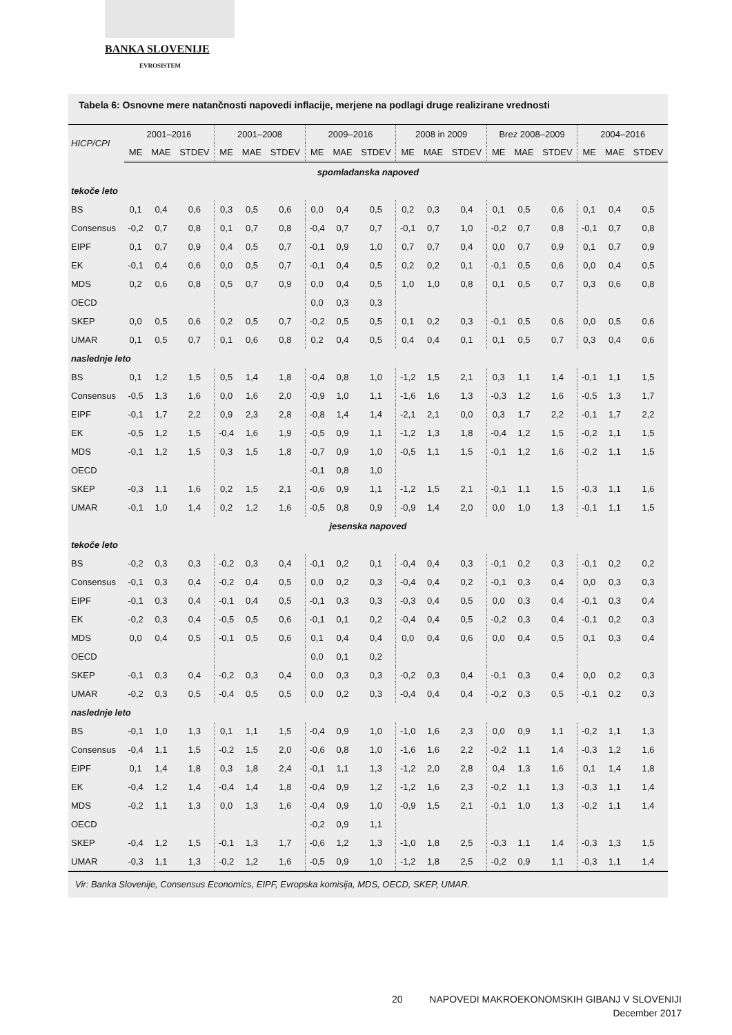BANKA SLOVENIJE
EVROSISTEM
Tabela 6: Osnovne mere natančnosti napovedi inflacije, merjene na podlagi druge realizirane vrednosti
| HICP/CPI | 2001–2016 | | | 2001–2008 | | | 2009–2016 | | | 2008 in 2009 | | | Brez 2008–2009 | | | 2004–2016 | | |
| --- | --- | --- | --- | --- | --- | --- | --- | --- | --- | --- | --- | --- | --- | --- | --- | --- | --- | --- |
| | ME | MAE | STDEV | ME | MAE | STDEV | ME | MAE | STDEV | ME | MAE | STDEV | ME | MAE | STDEV | ME | MAE | STDEV |
| spomladanska napoved | | | | | | | | | | | | | | | | | | |
| tekoče leto | | | | | | | | | | | | | | | | | | |
| BS | 0,1 | 0,4 | 0,6 | 0,3 | 0,5 | 0,6 | 0,0 | 0,4 | 0,5 | 0,2 | 0,3 | 0,4 | 0,1 | 0,5 | 0,6 | 0,1 | 0,4 | 0,5 |
| Consensus | -0,2 | 0,7 | 0,8 | 0,1 | 0,7 | 0,8 | -0,4 | 0,7 | 0,7 | -0,1 | 0,7 | 1,0 | -0,2 | 0,7 | 0,8 | -0,1 | 0,7 | 0,8 |
| EIPF | 0,1 | 0,7 | 0,9 | 0,4 | 0,5 | 0,7 | -0,1 | 0,9 | 1,0 | 0,7 | 0,7 | 0,4 | 0,0 | 0,7 | 0,9 | 0,1 | 0,7 | 0,9 |
| EK | -0,1 | 0,4 | 0,6 | 0,0 | 0,5 | 0,7 | -0,1 | 0,4 | 0,5 | 0,2 | 0,2 | 0,1 | -0,1 | 0,5 | 0,6 | 0,0 | 0,4 | 0,5 |
| MDS | 0,2 | 0,6 | 0,8 | 0,5 | 0,7 | 0,9 | 0,0 | 0,4 | 0,5 | 1,0 | 1,0 | 0,8 | 0,1 | 0,5 | 0,7 | 0,3 | 0,6 | 0,8 |
| OECD | | | | | | | 0,0 | 0,3 | 0,3 | | | | | | | | | |
| SKEP | 0,0 | 0,5 | 0,6 | 0,2 | 0,5 | 0,7 | -0,2 | 0,5 | 0,5 | 0,1 | 0,2 | 0,3 | -0,1 | 0,5 | 0,6 | 0,0 | 0,5 | 0,6 |
| UMAR | 0,1 | 0,5 | 0,7 | 0,1 | 0,6 | 0,8 | 0,2 | 0,4 | 0,5 | 0,4 | 0,4 | 0,1 | 0,1 | 0,5 | 0,7 | 0,3 | 0,4 | 0,6 |
| naslednje leto | | | | | | | | | | | | | | | | | | |
| BS | 0,1 | 1,2 | 1,5 | 0,5 | 1,4 | 1,8 | -0,4 | 0,8 | 1,0 | -1,2 | 1,5 | 2,1 | 0,3 | 1,1 | 1,4 | -0,1 | 1,1 | 1,5 |
| Consensus | -0,5 | 1,3 | 1,6 | 0,0 | 1,6 | 2,0 | -0,9 | 1,0 | 1,1 | -1,6 | 1,6 | 1,3 | -0,3 | 1,2 | 1,6 | -0,5 | 1,3 | 1,7 |
| EIPF | -0,1 | 1,7 | 2,2 | 0,9 | 2,3 | 2,8 | -0,8 | 1,4 | 1,4 | -2,1 | 2,1 | 0,0 | 0,3 | 1,7 | 2,2 | -0,1 | 1,7 | 2,2 |
| EK | -0,5 | 1,2 | 1,5 | -0,4 | 1,6 | 1,9 | -0,5 | 0,9 | 1,1 | -1,2 | 1,3 | 1,8 | -0,4 | 1,2 | 1,5 | -0,2 | 1,1 | 1,5 |
| MDS | -0,1 | 1,2 | 1,5 | 0,3 | 1,5 | 1,8 | -0,7 | 0,9 | 1,0 | -0,5 | 1,1 | 1,5 | -0,1 | 1,2 | 1,6 | -0,2 | 1,1 | 1,5 |
| OECD | | | | | | | -0,1 | 0,8 | 1,0 | | | | | | | | | |
| SKEP | -0,3 | 1,1 | 1,6 | 0,2 | 1,5 | 2,1 | -0,6 | 0,9 | 1,1 | -1,2 | 1,5 | 2,1 | -0,1 | 1,1 | 1,5 | -0,3 | 1,1 | 1,6 |
| UMAR | -0,1 | 1,0 | 1,4 | 0,2 | 1,2 | 1,6 | -0,5 | 0,8 | 0,9 | -0,9 | 1,4 | 2,0 | 0,0 | 1,0 | 1,3 | -0,1 | 1,1 | 1,5 |
| jesenska napoved | | | | | | | | | | | | | | | | | | |
| tekoče leto | | | | | | | | | | | | | | | | | | |
| BS | -0,2 | 0,3 | 0,3 | -0,2 | 0,3 | 0,4 | -0,1 | 0,2 | 0,1 | -0,4 | 0,4 | 0,3 | -0,1 | 0,2 | 0,3 | -0,1 | 0,2 | 0,2 |
| Consensus | -0,1 | 0,3 | 0,4 | -0,2 | 0,4 | 0,5 | 0,0 | 0,2 | 0,3 | -0,4 | 0,4 | 0,2 | -0,1 | 0,3 | 0,4 | 0,0 | 0,3 | 0,3 |
| EIPF | -0,1 | 0,3 | 0,4 | -0,1 | 0,4 | 0,5 | -0,1 | 0,3 | 0,3 | -0,3 | 0,4 | 0,5 | 0,0 | 0,3 | 0,4 | -0,1 | 0,3 | 0,4 |
| EK | -0,2 | 0,3 | 0,4 | -0,5 | 0,5 | 0,6 | -0,1 | 0,1 | 0,2 | -0,4 | 0,4 | 0,5 | -0,2 | 0,3 | 0,4 | -0,1 | 0,2 | 0,3 |
| MDS | 0,0 | 0,4 | 0,5 | -0,1 | 0,5 | 0,6 | 0,1 | 0,4 | 0,4 | 0,0 | 0,4 | 0,6 | 0,0 | 0,4 | 0,5 | 0,1 | 0,3 | 0,4 |
| OECD | | | | | | | 0,0 | 0,1 | 0,2 | | | | | | | | | |
| SKEP | -0,1 | 0,3 | 0,4 | -0,2 | 0,3 | 0,4 | 0,0 | 0,3 | 0,3 | -0,2 | 0,3 | 0,4 | -0,1 | 0,3 | 0,4 | 0,0 | 0,2 | 0,3 |
| UMAR | -0,2 | 0,3 | 0,5 | -0,4 | 0,5 | 0,5 | 0,0 | 0,2 | 0,3 | -0,4 | 0,4 | 0,4 | -0,2 | 0,3 | 0,5 | -0,1 | 0,2 | 0,3 |
| naslednje leto | | | | | | | | | | | | | | | | | | |
| BS | -0,1 | 1,0 | 1,3 | 0,1 | 1,1 | 1,5 | -0,4 | 0,9 | 1,0 | -1,0 | 1,6 | 2,3 | 0,0 | 0,9 | 1,1 | -0,2 | 1,1 | 1,3 |
| Consensus | -0,4 | 1,1 | 1,5 | -0,2 | 1,5 | 2,0 | -0,6 | 0,8 | 1,0 | -1,6 | 1,6 | 2,2 | -0,2 | 1,1 | 1,4 | -0,3 | 1,2 | 1,6 |
| EIPF | 0,1 | 1,4 | 1,8 | 0,3 | 1,8 | 2,4 | -0,1 | 1,1 | 1,3 | -1,2 | 2,0 | 2,8 | 0,4 | 1,3 | 1,6 | 0,1 | 1,4 | 1,8 |
| EK | -0,4 | 1,2 | 1,4 | -0,4 | 1,4 | 1,8 | -0,4 | 0,9 | 1,2 | -1,2 | 1,6 | 2,3 | -0,2 | 1,1 | 1,3 | -0,3 | 1,1 | 1,4 |
| MDS | -0,2 | 1,1 | 1,3 | 0,0 | 1,3 | 1,6 | -0,4 | 0,9 | 1,0 | -0,9 | 1,5 | 2,1 | -0,1 | 1,0 | 1,3 | -0,2 | 1,1 | 1,4 |
| OECD | | | | | | | -0,2 | 0,9 | 1,1 | | | | | | | | | |
| SKEP | -0,4 | 1,2 | 1,5 | -0,1 | 1,3 | 1,7 | -0,6 | 1,2 | 1,3 | -1,0 | 1,8 | 2,5 | -0,3 | 1,1 | 1,4 | -0,3 | 1,3 | 1,5 |
| UMAR | -0,3 | 1,1 | 1,3 | -0,2 | 1,2 | 1,6 | -0,5 | 0,9 | 1,0 | -1,2 | 1,8 | 2,5 | -0,2 | 0,9 | 1,1 | -0,3 | 1,1 | 1,4 |
Vir: Banka Slovenije, Consensus Economics, EIPF, Evropska komisija, MDS, OECD, SKEP, UMAR.
20 NAPOVEDI MAKROEKONOMSKIH GIBANJ V SLOVENIJI
December 2017